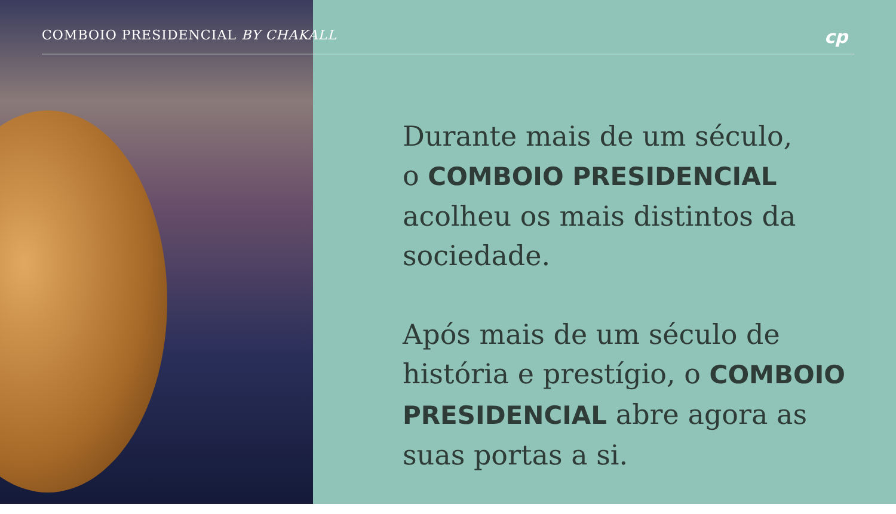COMBOIO PRESIDENCIAL BY CHAKALL
cp
Durante mais de um século,
o COMBOIO PRESIDENCIAL acolheu os mais distintos da sociedade.
Após mais de um século de história e prestígio, o COMBOIO PRESIDENCIAL abre agora as suas portas a si.